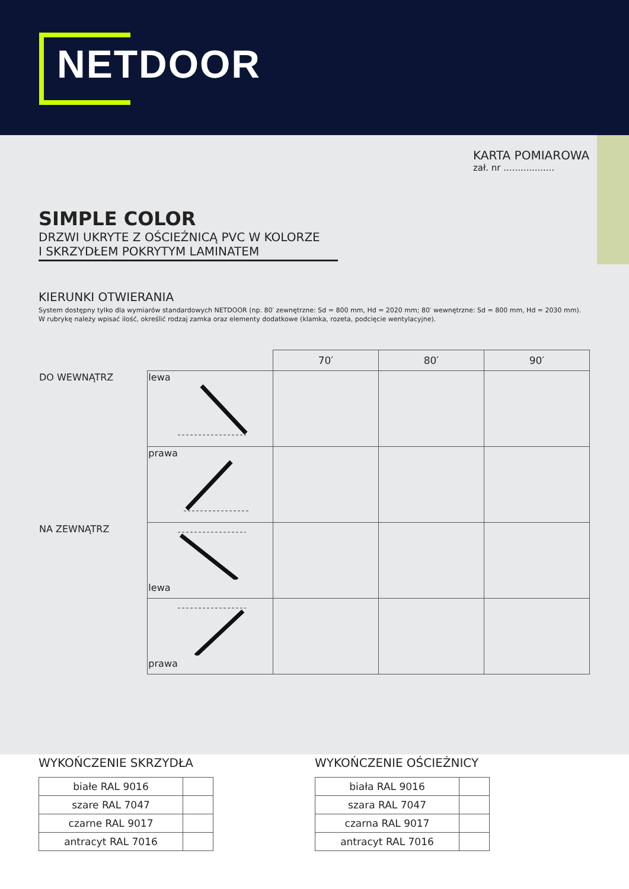NETDOOR
KARTA POMIAROWA
zał. nr ..................
SIMPLE COLOR
DRZWI UKRYTE Z OŚCIEŻNICĄ PVC W KOLORZE
I SKRZYDŁEM POKRYTYM LAMINATEM
KIERUNKI OTWIERANIA
System dostępny tylko dla wymiarów standardowych NETDOOR (np. 80′ zewnętrzne: Sd = 800 mm, Hd = 2020 mm; 80′ wewnętrzne: Sd = 800 mm, Hd = 2030 mm).
W rubrykę należy wpisać ilość, określić rodzaj zamka oraz elementy dodatkowe (klamka, rozeta, podcięcie wentylacyjne).
| | | 70′ | 80′ | 90′ |
| DO WEWNĄTRZ | lewa | | | |
| | prawa | | | |
| NA ZEWNĄTRZ | lewa | | | |
| | prawa | | | |
WYKOŃCZENIE SKRZYDŁA
| białe RAL 9016 | |
| szare RAL 7047 | |
| czarne RAL 9017 | |
| antracyt RAL 7016 | |
WYKOŃCZENIE OŚCIEŻNICY
| biała RAL 9016 | |
| szara RAL 7047 | |
| czarna RAL 9017 | |
| antracyt RAL 7016 | |